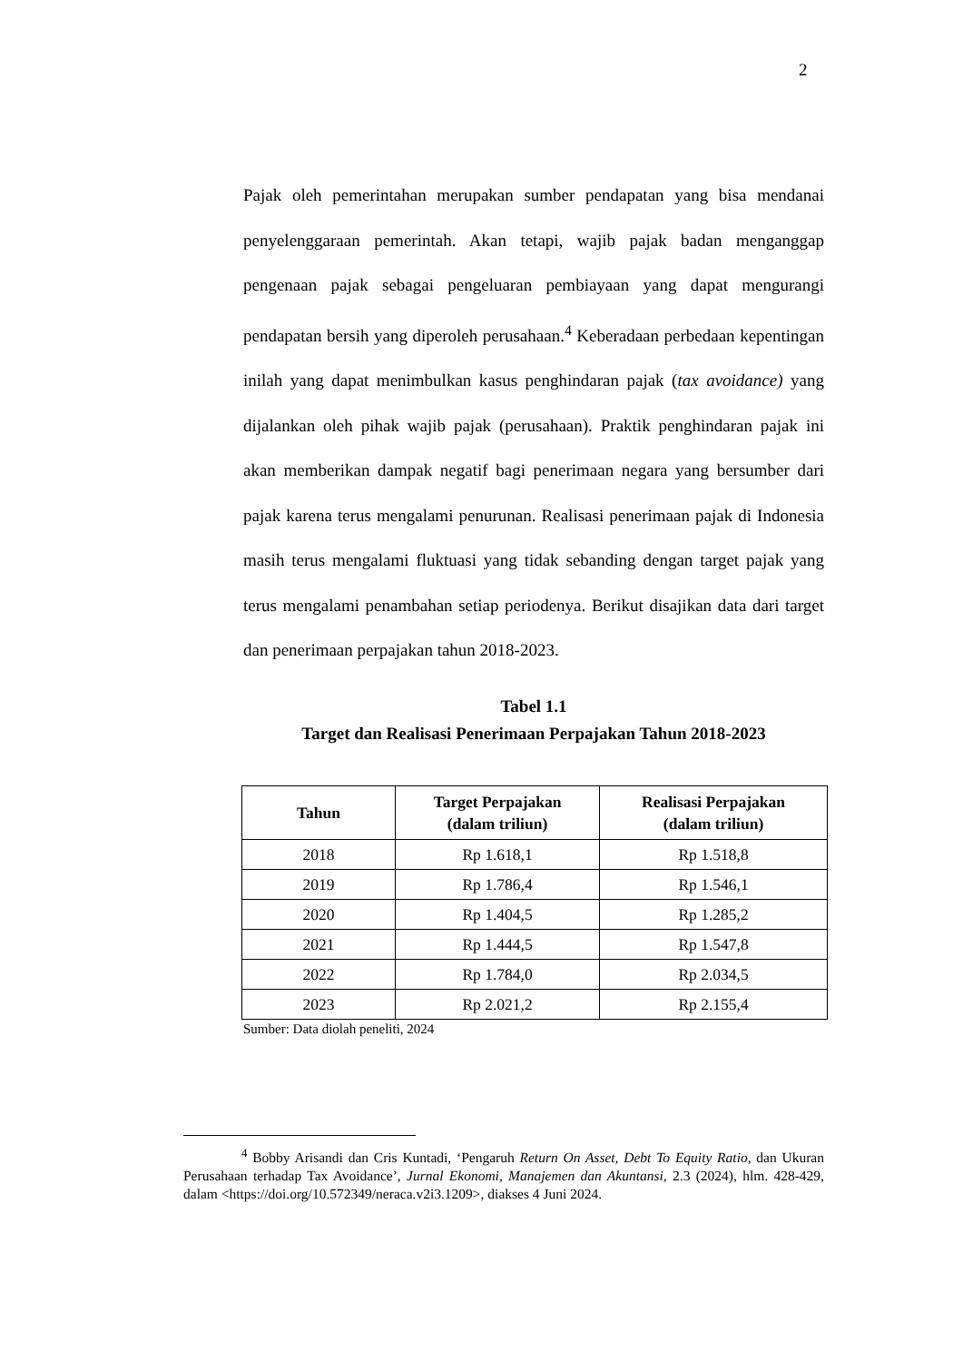2
Pajak oleh pemerintahan merupakan sumber pendapatan yang bisa mendanai penyelenggaraan pemerintah. Akan tetapi, wajib pajak badan menganggap pengenaan pajak sebagai pengeluaran pembiayaan yang dapat mengurangi pendapatan bersih yang diperoleh perusahaan.<sup>4</sup> Keberadaan perbedaan kepentingan inilah yang dapat menimbulkan kasus penghindaran pajak (tax avoidance) yang dijalankan oleh pihak wajib pajak (perusahaan). Praktik penghindaran pajak ini akan memberikan dampak negatif bagi penerimaan negara yang bersumber dari pajak karena terus mengalami penurunan. Realisasi penerimaan pajak di Indonesia masih terus mengalami fluktuasi yang tidak sebanding dengan target pajak yang terus mengalami penambahan setiap periodenya. Berikut disajikan data dari target dan penerimaan perpajakan tahun 2018-2023.
Tabel 1.1
Target dan Realisasi Penerimaan Perpajakan Tahun 2018-2023
| Tahun | Target Perpajakan (dalam triliun) | Realisasi Perpajakan (dalam triliun) |
| --- | --- | --- |
| 2018 | Rp 1.618,1 | Rp 1.518,8 |
| 2019 | Rp 1.786,4 | Rp 1.546,1 |
| 2020 | Rp 1.404,5 | Rp 1.285,2 |
| 2021 | Rp 1.444,5 | Rp 1.547,8 |
| 2022 | Rp 1.784,0 | Rp 2.034,5 |
| 2023 | Rp 2.021,2 | Rp 2.155,4 |
Sumber: Data diolah peneliti, 2024
<sup>4</sup> Bobby Arisandi dan Cris Kuntadi, ‘Pengaruh Return On Asset, Debt To Equity Ratio, dan Ukuran Perusahaan terhadap Tax Avoidance’, Jurnal Ekonomi, Manajemen dan Akuntansi, 2.3 (2024), hlm. 428-429, dalam <https://doi.org/10.572349/neraca.v2i3.1209>, diakses 4 Juni 2024.